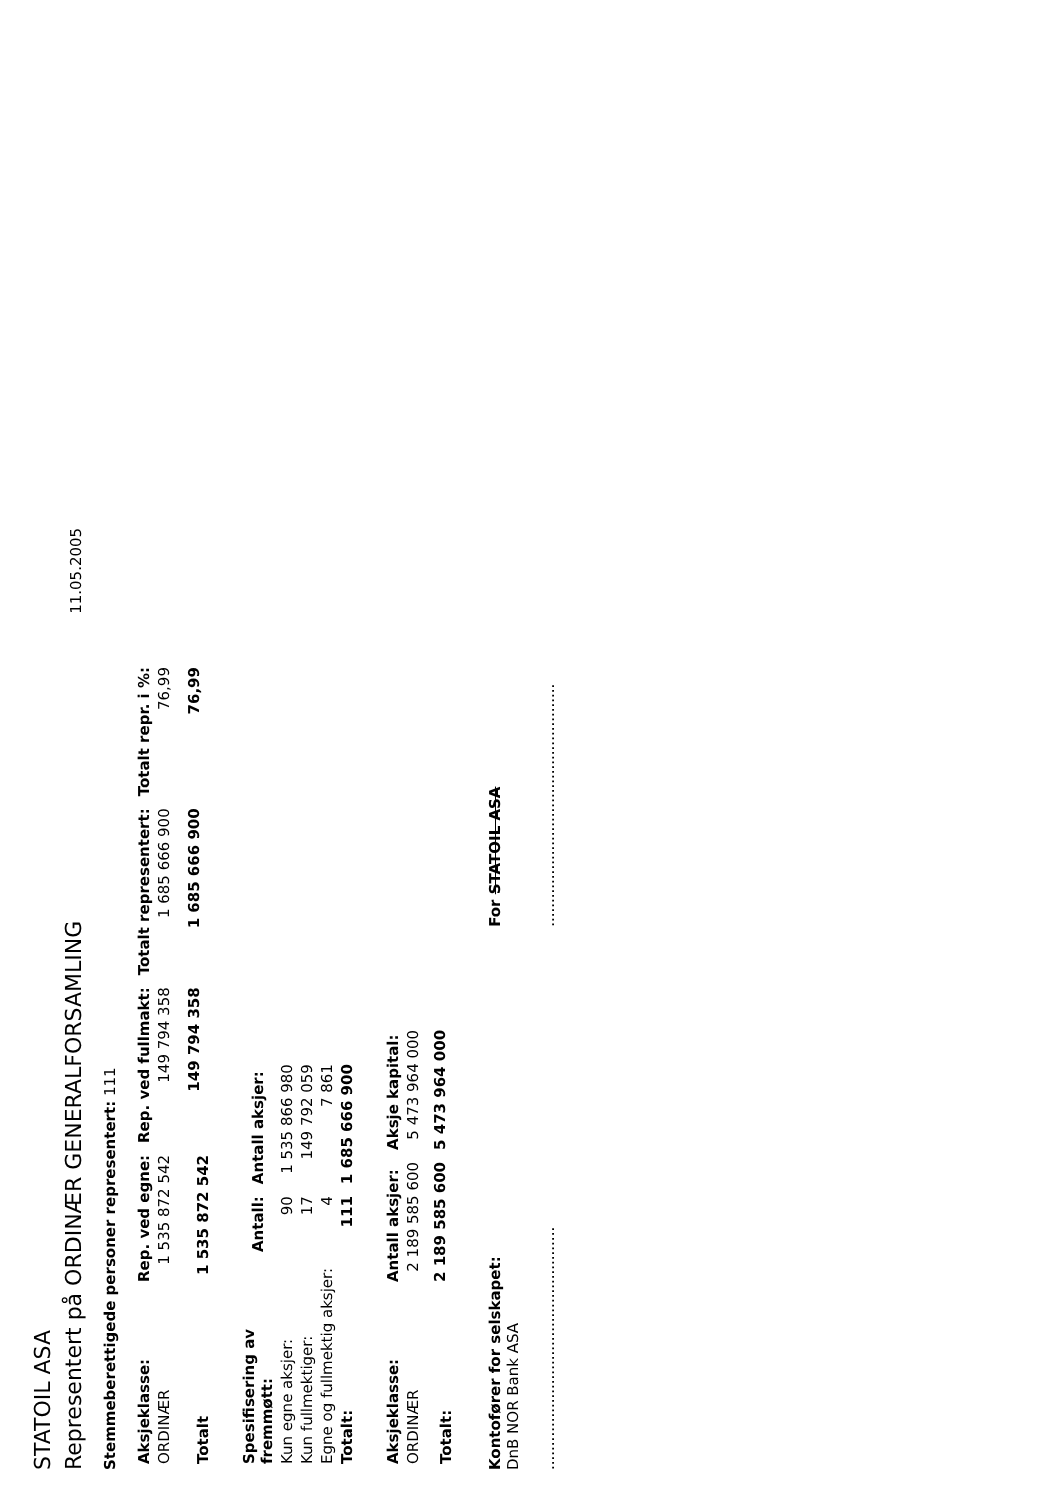STATOIL ASA
Representert på ORDINÆR GENERALFORSAMLING 11.05.2005
Stemmeberettigede personer representert: 111
| Aksjeklasse: | Rep. ved egne: | Rep. ved fullmakt: | Totalt representert: | Totalt repr. i %: |
| --- | --- | --- | --- | --- |
| ORDINÆR | 1 535 872 542 | 149 794 358 | 1 685 666 900 | 76,99 |
| Totalt | 1 535 872 542 | 149 794 358 | 1 685 666 900 | 76,99 |
| Spesifisering av fremmøtt: | Antall: | Antall aksjer: |
| --- | --- | --- |
| Kun egne aksjer: | 90 | 1 535 866 980 |
| Kun fullmektiger: | 17 | 149 792 059 |
| Egne og fullmektig aksjer: | 4 | 7 861 |
| Totalt: | 111 | 1 685 666 900 |
| Aksjeklasse: | Antall aksjer: | Aksje kapital: |
| --- | --- | --- |
| ORDINÆR | 2 189 585 600 | 5 473 964 000 |
| Totalt: | 2 189 585 600 | 5 473 964 000 |
Kontofører for selskapet:
DnB NOR Bank ASA
...................................................
For STATOIL ASA
...................................................